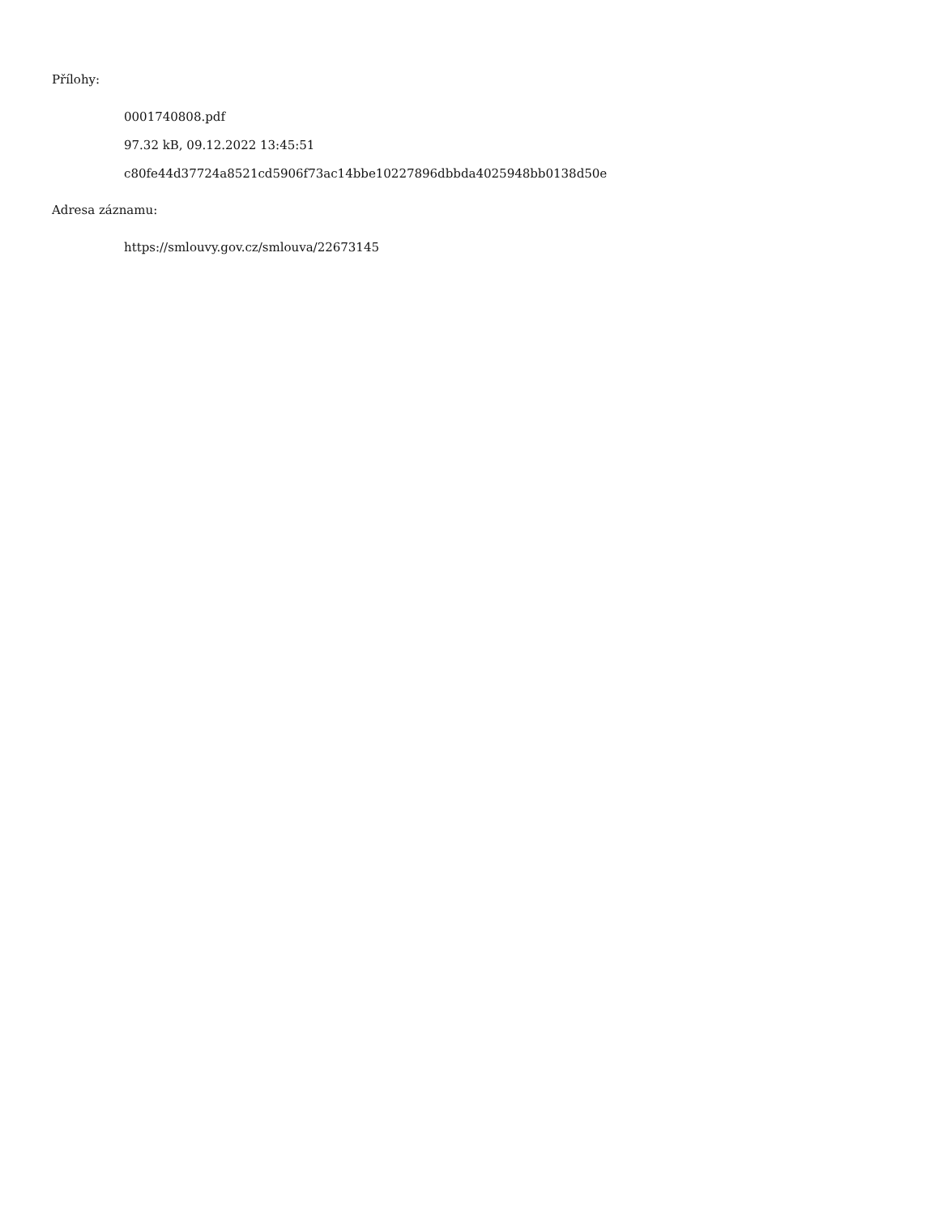Přílohy:
0001740808.pdf
97.32 kB, 09.12.2022 13:45:51
c80fe44d37724a8521cd5906f73ac14bbe10227896dbbda4025948bb0138d50e
Adresa záznamu:
https://smlouvy.gov.cz/smlouva/22673145